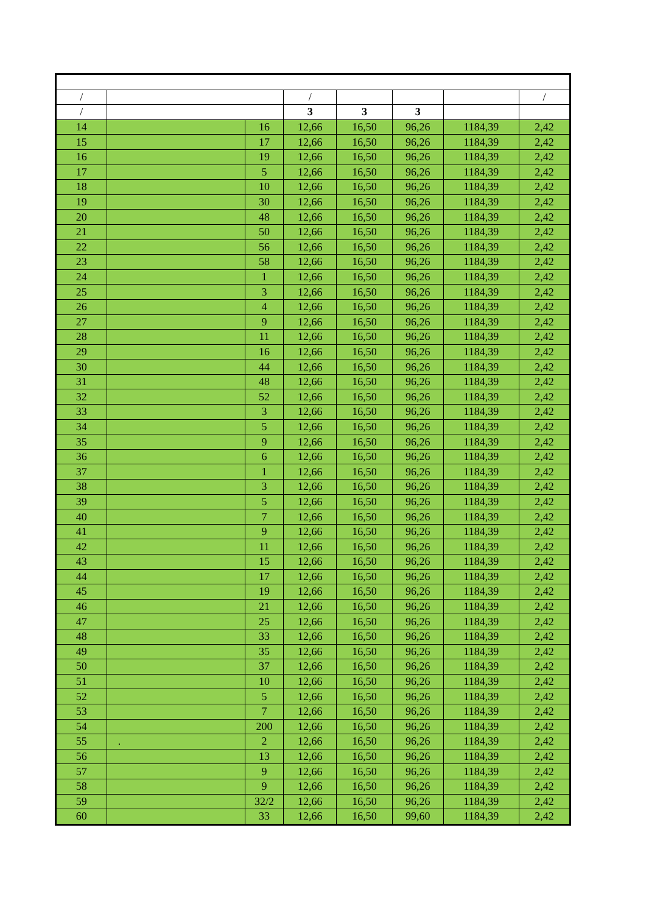| / | | | / | | | | / |
| --- | --- | --- | --- | --- | --- | --- | --- |
| / | | | 3 | 3 | 3 | | |
| 14 | | 16 | 12,66 | 16,50 | 96,26 | 1184,39 | 2,42 |
| 15 | | 17 | 12,66 | 16,50 | 96,26 | 1184,39 | 2,42 |
| 16 | | 19 | 12,66 | 16,50 | 96,26 | 1184,39 | 2,42 |
| 17 | | 5 | 12,66 | 16,50 | 96,26 | 1184,39 | 2,42 |
| 18 | | 10 | 12,66 | 16,50 | 96,26 | 1184,39 | 2,42 |
| 19 | | 30 | 12,66 | 16,50 | 96,26 | 1184,39 | 2,42 |
| 20 | | 48 | 12,66 | 16,50 | 96,26 | 1184,39 | 2,42 |
| 21 | | 50 | 12,66 | 16,50 | 96,26 | 1184,39 | 2,42 |
| 22 | | 56 | 12,66 | 16,50 | 96,26 | 1184,39 | 2,42 |
| 23 | | 58 | 12,66 | 16,50 | 96,26 | 1184,39 | 2,42 |
| 24 | | 1 | 12,66 | 16,50 | 96,26 | 1184,39 | 2,42 |
| 25 | | 3 | 12,66 | 16,50 | 96,26 | 1184,39 | 2,42 |
| 26 | | 4 | 12,66 | 16,50 | 96,26 | 1184,39 | 2,42 |
| 27 | | 9 | 12,66 | 16,50 | 96,26 | 1184,39 | 2,42 |
| 28 | | 11 | 12,66 | 16,50 | 96,26 | 1184,39 | 2,42 |
| 29 | | 16 | 12,66 | 16,50 | 96,26 | 1184,39 | 2,42 |
| 30 | | 44 | 12,66 | 16,50 | 96,26 | 1184,39 | 2,42 |
| 31 | | 48 | 12,66 | 16,50 | 96,26 | 1184,39 | 2,42 |
| 32 | | 52 | 12,66 | 16,50 | 96,26 | 1184,39 | 2,42 |
| 33 | | 3 | 12,66 | 16,50 | 96,26 | 1184,39 | 2,42 |
| 34 | | 5 | 12,66 | 16,50 | 96,26 | 1184,39 | 2,42 |
| 35 | | 9 | 12,66 | 16,50 | 96,26 | 1184,39 | 2,42 |
| 36 | | 6 | 12,66 | 16,50 | 96,26 | 1184,39 | 2,42 |
| 37 | | 1 | 12,66 | 16,50 | 96,26 | 1184,39 | 2,42 |
| 38 | | 3 | 12,66 | 16,50 | 96,26 | 1184,39 | 2,42 |
| 39 | | 5 | 12,66 | 16,50 | 96,26 | 1184,39 | 2,42 |
| 40 | | 7 | 12,66 | 16,50 | 96,26 | 1184,39 | 2,42 |
| 41 | | 9 | 12,66 | 16,50 | 96,26 | 1184,39 | 2,42 |
| 42 | | 11 | 12,66 | 16,50 | 96,26 | 1184,39 | 2,42 |
| 43 | | 15 | 12,66 | 16,50 | 96,26 | 1184,39 | 2,42 |
| 44 | | 17 | 12,66 | 16,50 | 96,26 | 1184,39 | 2,42 |
| 45 | | 19 | 12,66 | 16,50 | 96,26 | 1184,39 | 2,42 |
| 46 | | 21 | 12,66 | 16,50 | 96,26 | 1184,39 | 2,42 |
| 47 | | 25 | 12,66 | 16,50 | 96,26 | 1184,39 | 2,42 |
| 48 | | 33 | 12,66 | 16,50 | 96,26 | 1184,39 | 2,42 |
| 49 | | 35 | 12,66 | 16,50 | 96,26 | 1184,39 | 2,42 |
| 50 | | 37 | 12,66 | 16,50 | 96,26 | 1184,39 | 2,42 |
| 51 | | 10 | 12,66 | 16,50 | 96,26 | 1184,39 | 2,42 |
| 52 | | 5 | 12,66 | 16,50 | 96,26 | 1184,39 | 2,42 |
| 53 | | 7 | 12,66 | 16,50 | 96,26 | 1184,39 | 2,42 |
| 54 | | 200 | 12,66 | 16,50 | 96,26 | 1184,39 | 2,42 |
| 55 | . | 2 | 12,66 | 16,50 | 96,26 | 1184,39 | 2,42 |
| 56 | | 13 | 12,66 | 16,50 | 96,26 | 1184,39 | 2,42 |
| 57 | | 9 | 12,66 | 16,50 | 96,26 | 1184,39 | 2,42 |
| 58 | | 9 | 12,66 | 16,50 | 96,26 | 1184,39 | 2,42 |
| 59 | | 32/2 | 12,66 | 16,50 | 96,26 | 1184,39 | 2,42 |
| 60 | | 33 | 12,66 | 16,50 | 99,60 | 1184,39 | 2,42 |